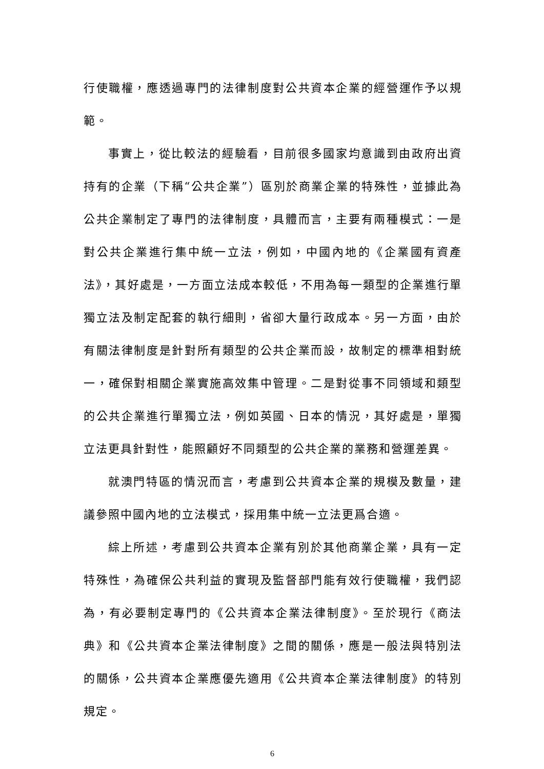行使職權，應透過專門的法律制度對公共資本企業的經營運作予以規範。
事實上，從比較法的經驗看，目前很多國家均意識到由政府出資持有的企業（下稱“公共企業”）區別於商業企業的特殊性，並據此為公共企業制定了專門的法律制度，具體而言，主要有兩種模式：一是對公共企業進行集中統一立法，例如，中國內地的《企業國有資產法》，其好處是，一方面立法成本較低，不用為每一類型的企業進行單獨立法及制定配套的執行細則，省卻大量行政成本。另一方面，由於有關法律制度是針對所有類型的公共企業而設，故制定的標準相對統一，確保對相關企業實施高效集中管理。二是對從事不同領域和類型的公共企業進行單獨立法，例如英國、日本的情況，其好處是，單獨立法更具針對性，能照顧好不同類型的公共企業的業務和營運差異。
就澳門特區的情況而言，考慮到公共資本企業的規模及數量，建議參照中國內地的立法模式，採用集中統一立法更爲合適。
綜上所述，考慮到公共資本企業有別於其他商業企業，具有一定特殊性，為確保公共利益的實現及監督部門能有效行使職權，我們認為，有必要制定專門的《公共資本企業法律制度》。至於現行《商法典》和《公共資本企業法律制度》之間的關係，應是一般法與特別法的關係，公共資本企業應優先適用《公共資本企業法律制度》的特別規定。
6